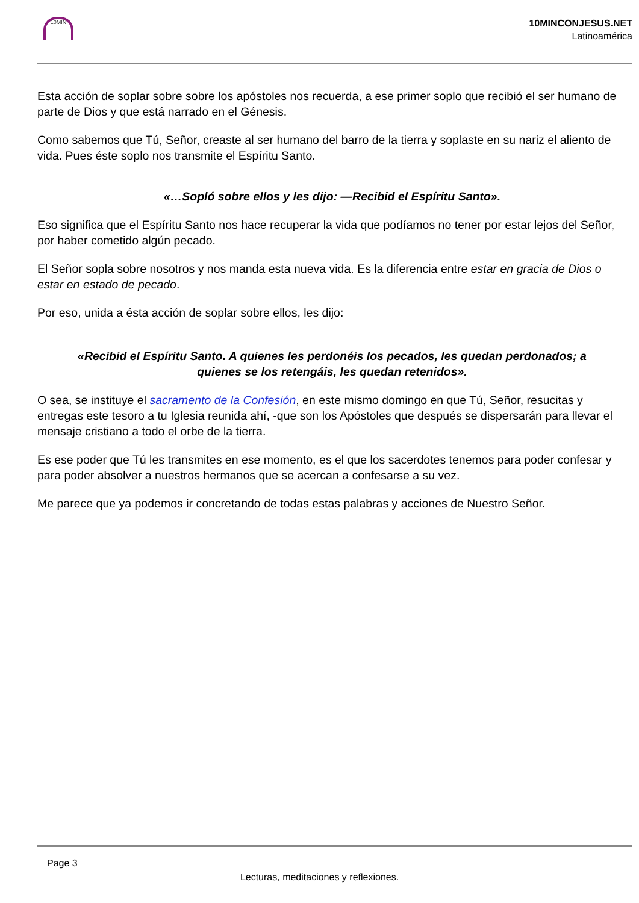10MIN
10MINCONJESUS.NET
Latinoamérica
Esta acción de soplar sobre sobre los apóstoles nos recuerda, a ese primer soplo que recibió el ser humano de parte de Dios y que está narrado en el Génesis.
Como sabemos que Tú, Señor, creaste al ser humano del barro de la tierra y soplaste en su nariz el aliento de vida. Pues éste soplo nos transmite el Espíritu Santo.
«…Sopló sobre ellos y les dijo: —Recibid el Espíritu Santo».
Eso significa que el Espíritu Santo nos hace recuperar la vida que podíamos no tener por estar lejos del Señor, por haber cometido algún pecado.
El Señor sopla sobre nosotros y nos manda esta nueva vida. Es la diferencia entre estar en gracia de Dios o estar en estado de pecado.
Por eso, unida a ésta acción de soplar sobre ellos, les dijo:
«Recibid el Espíritu Santo. A quienes les perdonéis los pecados, les quedan perdonados; a quienes se los retengáis, les quedan retenidos».
O sea, se instituye el sacramento de la Confesión, en este mismo domingo en que Tú, Señor, resucitas y entregas este tesoro a tu Iglesia reunida ahí, -que son los Apóstoles que después se dispersarán para llevar el mensaje cristiano a todo el orbe de la tierra.
Es ese poder que Tú les transmites en ese momento, es el que los sacerdotes tenemos para poder confesar y para poder absolver a nuestros hermanos que se acercan a confesarse a su vez.
Me parece que ya podemos ir concretando de todas estas palabras y acciones de Nuestro Señor.
Page 3
Lecturas, meditaciones y reflexiones.